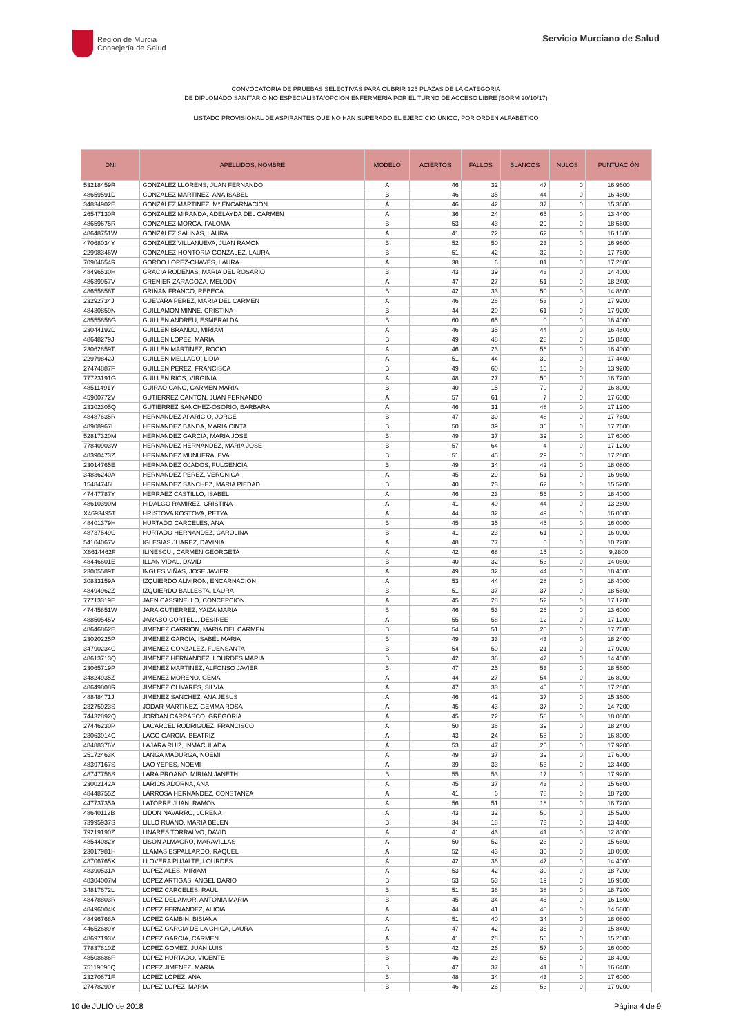Región de Murcia
Consejería de Salud
Servicio Murciano de Salud
CONVOCATORIA DE PRUEBAS SELECTIVAS PARA CUBRIR 125 PLAZAS DE LA CATEGORÍA
DE DIPLOMADO SANITARIO NO ESPECIALISTA/OPCIÓN ENFERMERÍA POR EL TURNO DE ACCESO LIBRE (BORM 20/10/17)
LISTADO PROVISIONAL DE ASPIRANTES QUE NO HAN SUPERADO EL EJERCICIO ÚNICO, POR ORDEN ALFABÉTICO
| DNI | APELLIDOS, NOMBRE | MODELO | ACIERTOS | FALLOS | BLANCOS | NULOS | PUNTUACIÓN |
| --- | --- | --- | --- | --- | --- | --- | --- |
| 53218459R | GONZALEZ LLORENS, JUAN FERNANDO | A | 46 | 32 | 47 | 0 | 16,9600 |
| 48659591D | GONZALEZ MARTINEZ, ANA ISABEL | B | 46 | 35 | 44 | 0 | 16,4800 |
| 34834902E | GONZALEZ MARTINEZ, Mª ENCARNACION | A | 46 | 42 | 37 | 0 | 15,3600 |
| 26547130R | GONZALEZ MIRANDA, ADELAYDA DEL CARMEN | A | 36 | 24 | 65 | 0 | 13,4400 |
| 48659675R | GONZALEZ MORGA, PALOMA | B | 53 | 43 | 29 | 0 | 18,5600 |
| 48648751W | GONZALEZ SALINAS, LAURA | A | 41 | 22 | 62 | 0 | 16,1600 |
| 47068034Y | GONZALEZ VILLANUEVA, JUAN RAMON | B | 52 | 50 | 23 | 0 | 16,9600 |
| 22998346W | GONZALEZ-HONTORIA GONZALEZ, LAURA | B | 51 | 42 | 32 | 0 | 17,7600 |
| 70904654R | GORDO LOPEZ-CHAVES, LAURA | A | 38 | 6 | 81 | 0 | 17,2800 |
| 48496530H | GRACIA RODENAS, MARIA DEL ROSARIO | B | 43 | 39 | 43 | 0 | 14,4000 |
| 48639957V | GRENIER ZARAGOZA, MELODY | A | 47 | 27 | 51 | 0 | 18,2400 |
| 48655856T | GRIÑAN FRANCO, REBECA | B | 42 | 33 | 50 | 0 | 14,8800 |
| 23292734J | GUEVARA PEREZ, MARIA DEL CARMEN | A | 46 | 26 | 53 | 0 | 17,9200 |
| 48430859N | GUILLAMON MINNE, CRISTINA | B | 44 | 20 | 61 | 0 | 17,9200 |
| 48555856G | GUILLEN ANDREU, ESMERALDA | B | 60 | 65 | 0 | 0 | 18,4000 |
| 23044192D | GUILLEN BRANDO, MIRIAM | A | 46 | 35 | 44 | 0 | 16,4800 |
| 48648279J | GUILLEN LOPEZ, MARIA | B | 49 | 48 | 28 | 0 | 15,8400 |
| 23062859T | GUILLEN MARTINEZ, ROCIO | A | 46 | 23 | 56 | 0 | 18,4000 |
| 22979842J | GUILLEN MELLADO, LIDIA | A | 51 | 44 | 30 | 0 | 17,4400 |
| 27474887F | GUILLEN PEREZ, FRANCISCA | B | 49 | 60 | 16 | 0 | 13,9200 |
| 77723191G | GUILLEN RIOS, VIRGINIA | A | 48 | 27 | 50 | 0 | 18,7200 |
| 48511491Y | GUIRAO CANO, CARMEN MARIA | B | 40 | 15 | 70 | 0 | 16,8000 |
| 45900772V | GUTIERREZ CANTON, JUAN FERNANDO | A | 57 | 61 | 7 | 0 | 17,6000 |
| 23302305Q | GUTIERREZ SANCHEZ-OSORIO, BARBARA | A | 46 | 31 | 48 | 0 | 17,1200 |
| 48487635R | HERNANDEZ APARICIO, JORGE | B | 47 | 30 | 48 | 0 | 17,7600 |
| 48908967L | HERNANDEZ BANDA, MARIA CINTA | B | 50 | 39 | 36 | 0 | 17,7600 |
| 52817320M | HERNANDEZ GARCIA, MARIA JOSE | B | 49 | 37 | 39 | 0 | 17,6000 |
| 77840903W | HERNANDEZ HERNANDEZ, MARIA JOSE | B | 57 | 64 | 4 | 0 | 17,1200 |
| 48390473Z | HERNANDEZ MUNUERA, EVA | B | 51 | 45 | 29 | 0 | 17,2800 |
| 23014765E | HERNANDEZ OJADOS, FULGENCIA | B | 49 | 34 | 42 | 0 | 18,0800 |
| 34836240A | HERNANDEZ PEREZ, VERONICA | A | 45 | 29 | 51 | 0 | 16,9600 |
| 15484746L | HERNANDEZ SANCHEZ, MARIA PIEDAD | B | 40 | 23 | 62 | 0 | 15,5200 |
| 47447787Y | HERRAEZ CASTILLO, ISABEL | A | 46 | 23 | 56 | 0 | 18,4000 |
| 48610390M | HIDALGO RAMIREZ, CRISTINA | A | 41 | 40 | 44 | 0 | 13,2800 |
| X4693495T | HRISTOVA KOSTOVA, PETYA | A | 44 | 32 | 49 | 0 | 16,0000 |
| 48401379H | HURTADO CARCELES, ANA | B | 45 | 35 | 45 | 0 | 16,0000 |
| 48737549C | HURTADO HERNANDEZ, CAROLINA | B | 41 | 23 | 61 | 0 | 16,0000 |
| 54104067V | IGLESIAS JUAREZ, DAVINIA | A | 48 | 77 | 0 | 0 | 10,7200 |
| X6614462F | ILINESCU , CARMEN GEORGETA | A | 42 | 68 | 15 | 0 | 9,2800 |
| 48446601E | ILLAN VIDAL, DAVID | B | 40 | 32 | 53 | 0 | 14,0800 |
| 23005589T | INGLES VIÑAS, JOSE JAVIER | A | 49 | 32 | 44 | 0 | 18,4000 |
| 30833159A | IZQUIERDO ALMIRON, ENCARNACION | A | 53 | 44 | 28 | 0 | 18,4000 |
| 48494962Z | IZQUIERDO BALLESTA, LAURA | B | 51 | 37 | 37 | 0 | 18,5600 |
| 77713319E | JAEN CASSINELLO, CONCEPCION | A | 45 | 28 | 52 | 0 | 17,1200 |
| 47445851W | JARA GUTIERREZ, YAIZA MARIA | B | 46 | 53 | 26 | 0 | 13,6000 |
| 48850545V | JARABO CORTELL, DESIREE | A | 55 | 58 | 12 | 0 | 17,1200 |
| 48646862E | JIMENEZ CARRION, MARIA DEL CARMEN | B | 54 | 51 | 20 | 0 | 17,7600 |
| 23020225P | JIMENEZ GARCIA, ISABEL MARIA | B | 49 | 33 | 43 | 0 | 18,2400 |
| 34790234C | JIMENEZ GONZALEZ, FUENSANTA | B | 54 | 50 | 21 | 0 | 17,9200 |
| 48613713Q | JIMENEZ HERNANDEZ, LOURDES MARIA | B | 42 | 36 | 47 | 0 | 14,4000 |
| 23065719P | JIMENEZ MARTINEZ, ALFONSO JAVIER | B | 47 | 25 | 53 | 0 | 18,5600 |
| 34824935Z | JIMENEZ MORENO, GEMA | A | 44 | 27 | 54 | 0 | 16,8000 |
| 48649808R | JIMENEZ OLIVARES, SILVIA | A | 47 | 33 | 45 | 0 | 17,2800 |
| 48848471J | JIMENEZ SANCHEZ, ANA JESUS | A | 46 | 42 | 37 | 0 | 15,3600 |
| 23275923S | JODAR MARTINEZ, GEMMA ROSA | A | 45 | 43 | 37 | 0 | 14,7200 |
| 74432892Q | JORDAN CARRASCO, GREGORIA | A | 45 | 22 | 58 | 0 | 18,0800 |
| 27446230P | LACARCEL RODRIGUEZ, FRANCISCO | A | 50 | 36 | 39 | 0 | 18,2400 |
| 23063914C | LAGO GARCIA, BEATRIZ | A | 43 | 24 | 58 | 0 | 16,8000 |
| 48488376Y | LAJARA RUIZ, INMACULADA | A | 53 | 47 | 25 | 0 | 17,9200 |
| 25172463K | LANGA MADURGA, NOEMI | A | 49 | 37 | 39 | 0 | 17,6000 |
| 48397167S | LAO YEPES, NOEMI | A | 39 | 33 | 53 | 0 | 13,4400 |
| 48747756S | LARA PROAÑO, MIRIAN JANETH | B | 55 | 53 | 17 | 0 | 17,9200 |
| 23002142A | LARIOS ADORNA, ANA | A | 45 | 37 | 43 | 0 | 15,6800 |
| 48448755Z | LARROSA HERNANDEZ, CONSTANZA | A | 41 | 6 | 78 | 0 | 18,7200 |
| 44773735A | LATORRE JUAN, RAMON | A | 56 | 51 | 18 | 0 | 18,7200 |
| 48640112B | LIDON NAVARRO, LORENA | A | 43 | 32 | 50 | 0 | 15,5200 |
| 73995937S | LILLO RUANO, MARIA BELEN | B | 34 | 18 | 73 | 0 | 13,4400 |
| 79219190Z | LINARES TORRALVO, DAVID | A | 41 | 43 | 41 | 0 | 12,8000 |
| 48544082Y | LISON ALMAGRO, MARAVILLAS | A | 50 | 52 | 23 | 0 | 15,6800 |
| 23017981H | LLAMAS ESPALLARDO, RAQUEL | A | 52 | 43 | 30 | 0 | 18,0800 |
| 48706765X | LLOVERA PUJALTE, LOURDES | A | 42 | 36 | 47 | 0 | 14,4000 |
| 48390531A | LOPEZ ALES, MIRIAM | A | 53 | 42 | 30 | 0 | 18,7200 |
| 48304007M | LOPEZ ARTIGAS, ANGEL DARIO | B | 53 | 53 | 19 | 0 | 16,9600 |
| 34817672L | LOPEZ CARCELES, RAUL | B | 51 | 36 | 38 | 0 | 18,7200 |
| 48478803R | LOPEZ DEL AMOR, ANTONIA MARIA | B | 45 | 34 | 46 | 0 | 16,1600 |
| 48496004K | LOPEZ FERNANDEZ, ALICIA | A | 44 | 41 | 40 | 0 | 14,5600 |
| 48496768A | LOPEZ GAMBIN, BIBIANA | A | 51 | 40 | 34 | 0 | 18,0800 |
| 44652689Y | LOPEZ GARCIA DE LA CHICA, LAURA | A | 47 | 42 | 36 | 0 | 15,8400 |
| 48697193Y | LOPEZ GARCIA, CARMEN | A | 41 | 28 | 56 | 0 | 15,2000 |
| 77837810Z | LOPEZ GOMEZ, JUAN LUIS | B | 42 | 26 | 57 | 0 | 16,0000 |
| 48508686F | LOPEZ HURTADO, VICENTE | B | 46 | 23 | 56 | 0 | 18,4000 |
| 75119695Q | LOPEZ JIMENEZ, MARIA | B | 47 | 37 | 41 | 0 | 16,6400 |
| 23270671F | LOPEZ LOPEZ, ANA | B | 48 | 34 | 43 | 0 | 17,6000 |
| 27478290Y | LOPEZ LOPEZ, MARIA | B | 46 | 26 | 53 | 0 | 17,9200 |
10 de JULIO de 2018 Página 4 de 9